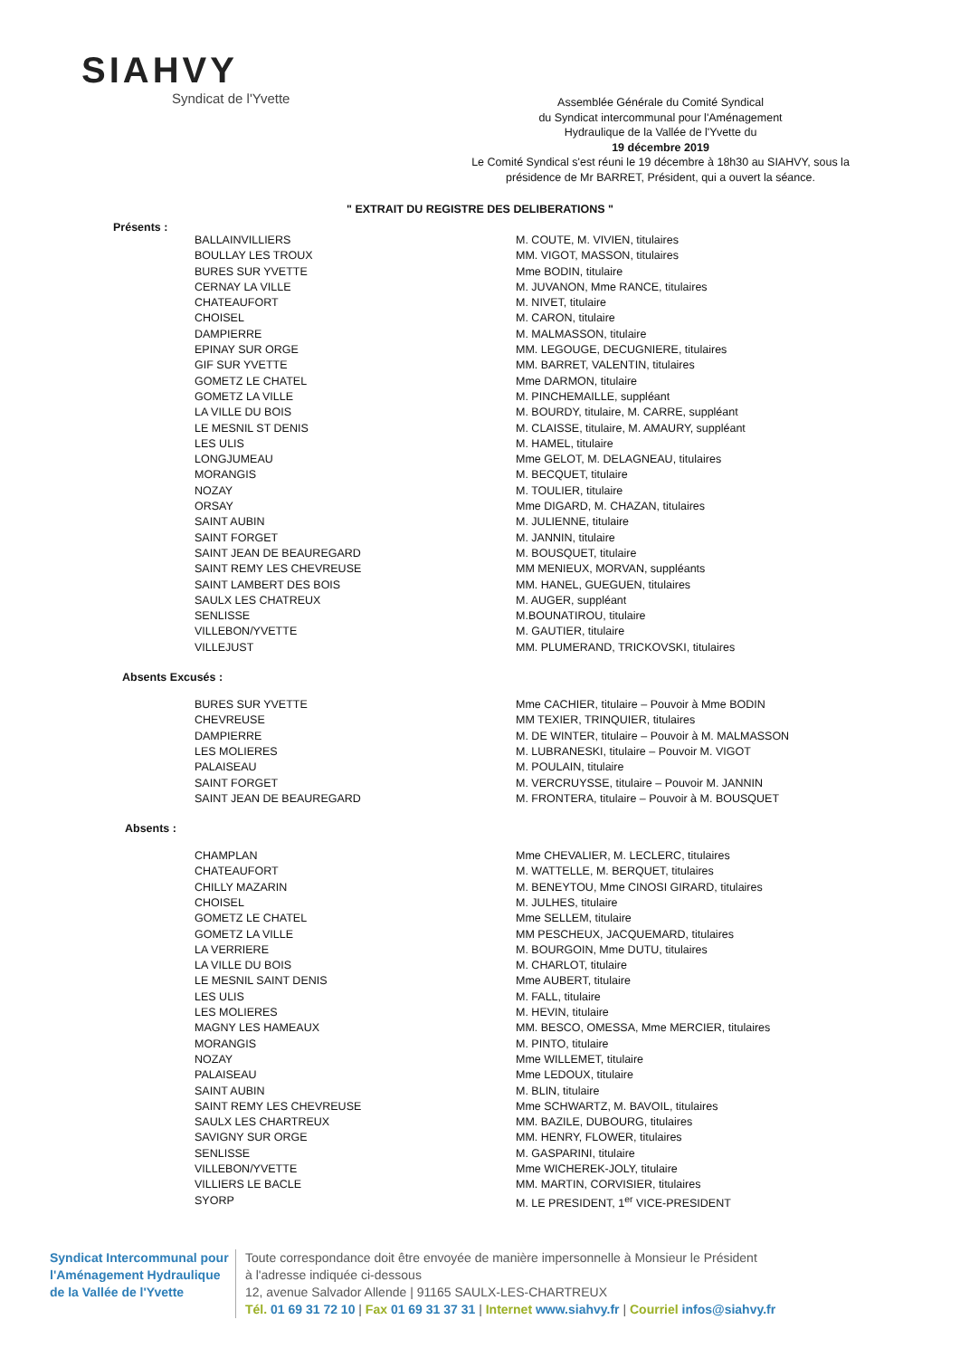SIAHVY
Syndicat de l'Yvette
Assemblée Générale du Comité Syndical
du Syndicat intercommunal pour l'Aménagement
Hydraulique de la Vallée de l'Yvette du
19 décembre 2019
Le Comité Syndical s'est réuni le 19 décembre à 18h30 au SIAHVY, sous la présidence de Mr BARRET, Président, qui a ouvert la séance.
" EXTRAIT DU REGISTRE DES DELIBERATIONS "
Présents :
| BALLAINVILLIERS | M. COUTE, M. VIVIEN, titulaires |
| BOULLAY LES TROUX | MM. VIGOT, MASSON, titulaires |
| BURES SUR YVETTE | Mme BODIN, titulaire |
| CERNAY LA VILLE | M. JUVANON, Mme RANCE, titulaires |
| CHATEAUFORT | M. NIVET, titulaire |
| CHOISEL | M. CARON, titulaire |
| DAMPIERRE | M. MALMASSON, titulaire |
| EPINAY SUR ORGE | MM. LEGOUGE, DECUGNIERE, titulaires |
| GIF SUR YVETTE | MM. BARRET, VALENTIN, titulaires |
| GOMETZ LE CHATEL | Mme DARMON, titulaire |
| GOMETZ LA VILLE | M. PINCHEMAILLE, suppléant |
| LA VILLE DU BOIS | M. BOURDY, titulaire, M. CARRE, suppléant |
| LE MESNIL ST DENIS | M. CLAISSE, titulaire, M. AMAURY, suppléant |
| LES ULIS | M. HAMEL, titulaire |
| LONGJUMEAU | Mme GELOT, M. DELAGNEAU, titulaires |
| MORANGIS | M. BECQUET, titulaire |
| NOZAY | M. TOULIER, titulaire |
| ORSAY | Mme DIGARD, M. CHAZAN, titulaires |
| SAINT AUBIN | M. JULIENNE, titulaire |
| SAINT FORGET | M. JANNIN, titulaire |
| SAINT JEAN DE BEAUREGARD | M. BOUSQUET, titulaire |
| SAINT REMY LES CHEVREUSE | MM MENIEUX, MORVAN, suppléants |
| SAINT LAMBERT DES BOIS | MM. HANEL, GUEGUEN, titulaires |
| SAULX LES CHATREUX | M. AUGER, suppléant |
| SENLISSE | M.BOUNATIROU, titulaire |
| VILLEBON/YVETTE | M. GAUTIER, titulaire |
| VILLEJUST | MM. PLUMERAND, TRICKOVSKI, titulaires |
Absents Excusés :
| BURES SUR YVETTE | Mme CACHIER, titulaire – Pouvoir à Mme BODIN |
| CHEVREUSE | MM TEXIER, TRINQUIER, titulaires |
| DAMPIERRE | M. DE WINTER, titulaire – Pouvoir à M. MALMASSON |
| LES MOLIERES | M. LUBRANESKI, titulaire – Pouvoir M. VIGOT |
| PALAISEAU | M. POULAIN, titulaire |
| SAINT FORGET | M. VERCRUYSSE, titulaire – Pouvoir M. JANNIN |
| SAINT JEAN DE BEAUREGARD | M. FRONTERA, titulaire – Pouvoir à M. BOUSQUET |
Absents :
| CHAMPLAN | Mme CHEVALIER, M. LECLERC, titulaires |
| CHATEAUFORT | M. WATTELLE, M. BERQUET, titulaires |
| CHILLY MAZARIN | M. BENEYTOU, Mme CINOSI GIRARD, titulaires |
| CHOISEL | M. JULHES, titulaire |
| GOMETZ LE CHATEL | Mme SELLEM, titulaire |
| GOMETZ LA VILLE | MM PESCHEUX, JACQUEMARD, titulaires |
| LA VERRIERE | M. BOURGOIN, Mme DUTU, titulaires |
| LA VILLE DU BOIS | M. CHARLOT, titulaire |
| LE MESNIL SAINT DENIS | Mme AUBERT, titulaire |
| LES ULIS | M. FALL, titulaire |
| LES MOLIERES | M. HEVIN, titulaire |
| MAGNY LES HAMEAUX | MM. BESCO, OMESSA, Mme MERCIER, titulaires |
| MORANGIS | M. PINTO, titulaire |
| NOZAY | Mme WILLEMET, titulaire |
| PALAISEAU | Mme LEDOUX, titulaire |
| SAINT AUBIN | M. BLIN, titulaire |
| SAINT REMY LES CHEVREUSE | Mme SCHWARTZ, M. BAVOIL, titulaires |
| SAULX LES CHARTREUX | MM. BAZILE, DUBOURG, titulaires |
| SAVIGNY SUR ORGE | MM. HENRY, FLOWER, titulaires |
| SENLISSE | M. GASPARINI, titulaire |
| VILLEBON/YVETTE | Mme WICHEREK-JOLY, titulaire |
| VILLIERS LE BACLE | MM. MARTIN, CORVISIER, titulaires |
| SYORP | M. LE PRESIDENT, 1<sup>er</sup> VICE-PRESIDENT |
Syndicat Intercommunal pour l'Aménagement Hydraulique de la Vallée de l'Yvette
Toute correspondance doit être envoyée de manière impersonnelle à Monsieur le Président
à l'adresse indiquée ci-dessous
12, avenue Salvador Allende | 91165 SAULX-LES-CHARTREUX
Tél. 01 69 31 72 10 | Fax 01 69 31 37 31 | Internet www.siahvy.fr | Courriel infos@siahvy.fr